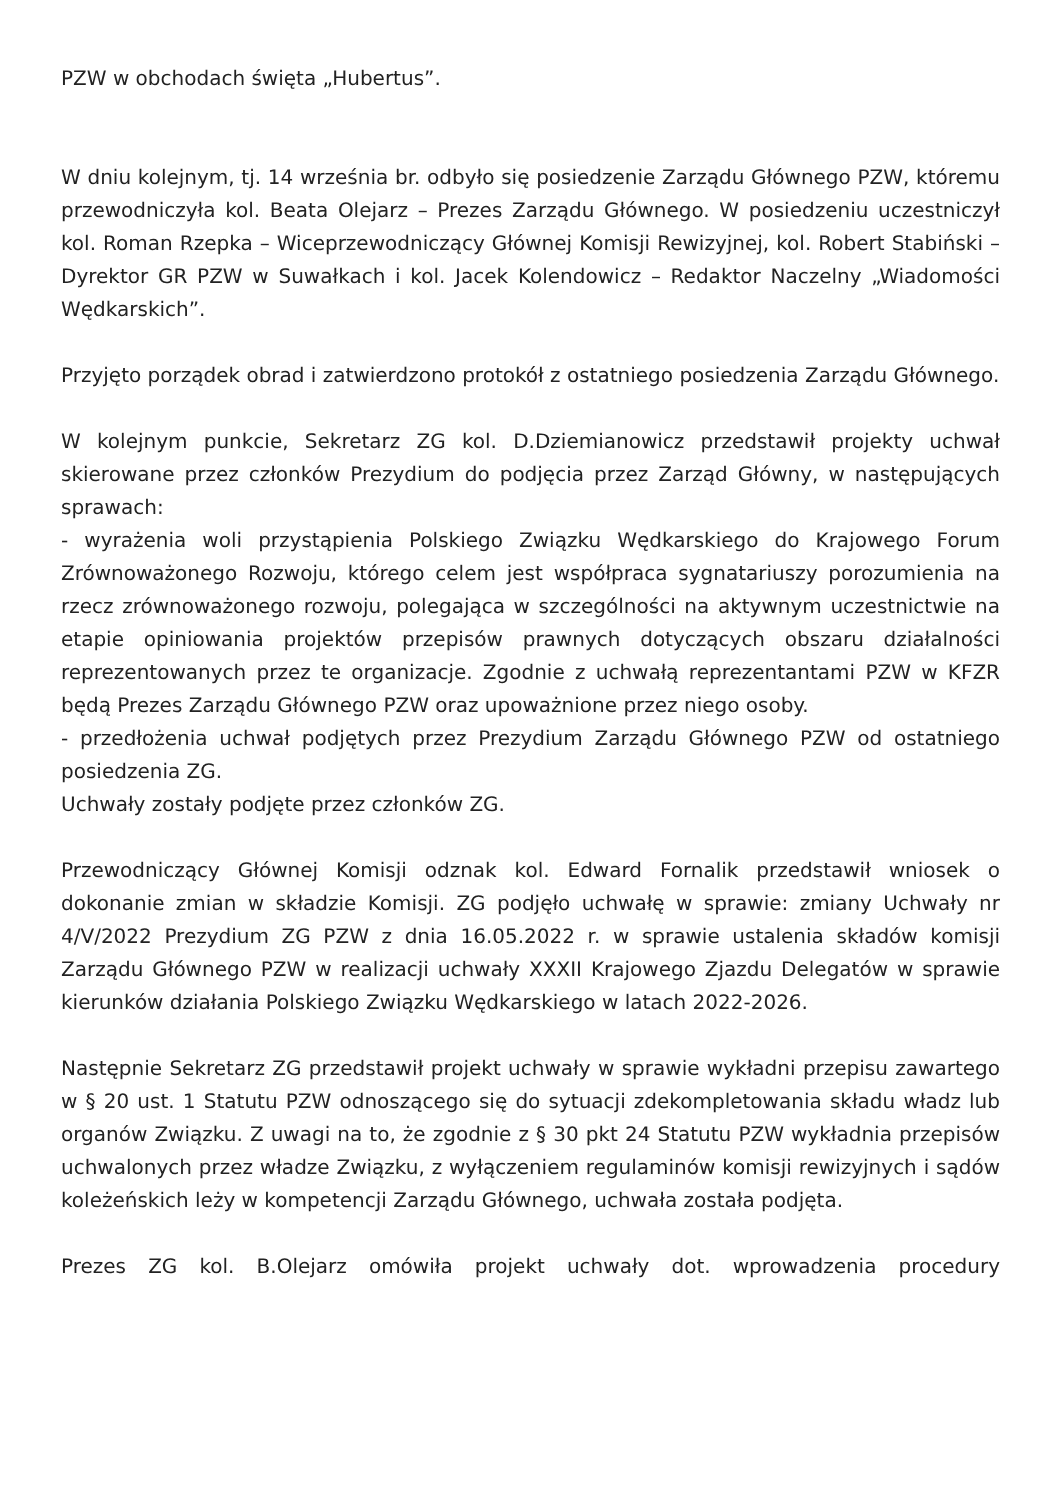PZW w obchodach święta „Hubertus”.
W dniu kolejnym, tj. 14 września br. odbyło się posiedzenie Zarządu Głównego PZW, któremu przewodniczyła kol. Beata Olejarz – Prezes Zarządu Głównego. W posiedzeniu uczestniczył kol. Roman Rzepka – Wiceprzewodniczący Głównej Komisji Rewizyjnej, kol. Robert Stabiński – Dyrektor GR PZW w Suwałkach i kol. Jacek Kolendowicz – Redaktor Naczelny „Wiadomości Wędkarskich”.
Przyjęto porządek obrad i zatwierdzono protokół z ostatniego posiedzenia Zarządu Głównego.
W kolejnym punkcie, Sekretarz ZG kol. D.Dziemianowicz przedstawił projekty uchwał skierowane przez członków Prezydium do podjęcia przez Zarząd Główny, w następujących sprawach:
- wyrażenia woli przystąpienia Polskiego Związku Wędkarskiego do Krajowego Forum Zrównoważonego Rozwoju, którego celem jest współpraca sygnatariuszy porozumienia na rzecz zrównoważonego rozwoju, polegająca w szczególności na aktywnym uczestnictwie na etapie opiniowania projektów przepisów prawnych dotyczących obszaru działalności reprezentowanych przez te organizacje. Zgodnie z uchwałą reprezentantami PZW w KFZR będą Prezes Zarządu Głównego PZW oraz upoważnione przez niego osoby.
- przedłożenia uchwał podjętych przez Prezydium Zarządu Głównego PZW od ostatniego posiedzenia ZG.
Uchwały zostały podjęte przez członków ZG.
Przewodniczący Głównej Komisji odznak kol. Edward Fornalik przedstawił wniosek o dokonanie zmian w składzie Komisji. ZG podjęło uchwałę w sprawie: zmiany Uchwały nr 4/V/2022 Prezydium ZG PZW z dnia 16.05.2022 r. w sprawie ustalenia składów komisji Zarządu Głównego PZW w realizacji uchwały XXXII Krajowego Zjazdu Delegatów w sprawie kierunków działania Polskiego Związku Wędkarskiego w latach 2022-2026.
Następnie Sekretarz ZG przedstawił projekt uchwały w sprawie wykładni przepisu zawartego w § 20 ust. 1 Statutu PZW odnoszącego się do sytuacji zdekompletowania składu władz lub organów Związku. Z uwagi na to, że zgodnie z § 30 pkt 24 Statutu PZW wykładnia przepisów uchwalonych przez władze Związku, z wyłączeniem regulaminów komisji rewizyjnych i sądów koleżeńskich leży w kompetencji Zarządu Głównego, uchwała została podjęta.
Prezes ZG kol. B.Olejarz omówiła projekt uchwały dot. wprowadzenia procedury